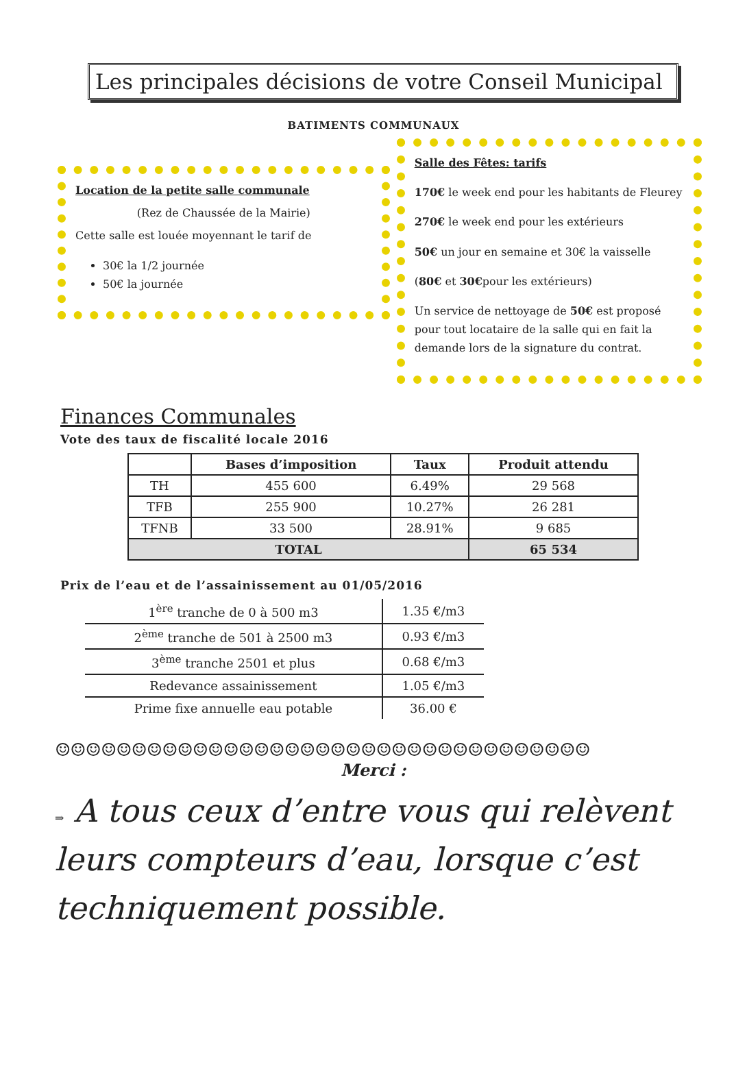Les principales décisions de votre Conseil Municipal
BATIMENTS COMMUNAUX
Location de la petite salle communale
(Rez de Chaussée de la Mairie)
Cette salle est louée moyennant le tarif de
30€ la 1/2 journée
50€ la journée
Salle des Fêtes: tarifs
170€ le week end pour les habitants de Fleurey
270€ le week end pour les extérieurs
50€ un jour en semaine et 30€ la vaisselle
(80€ et 30€pour les extérieurs)
Un service de nettoyage de 50€ est proposé pour tout locataire de la salle qui en fait la demande lors de la signature du contrat.
Finances Communales
Vote des taux de fiscalité locale 2016
| | Bases d’imposition | Taux | Produit attendu |
| --- | --- | --- | --- |
| TH | 455 600 | 6.49% | 29 568 |
| TFB | 255 900 | 10.27% | 26 281 |
| TFNB | 33 500 | 28.91% | 9 685 |
| TOTAL | | | 65 534 |
Prix de l’eau et de l’assainissement au 01/05/2016
| 1<sup>ère</sup> tranche de 0 à 500 m3 | 1.35 €/m3 |
| 2<sup>ème</sup> tranche de 501 à 2500 m3 | 0.93 €/m3 |
| 3<sup>ème</sup> tranche 2501 et plus | 0.68 €/m3 |
| Redevance assainissement | 1.05 €/m3 |
| Prime fixe annuelle eau potable | 36.00 € |
☺☺☺☺☺☺☺☺☺☺☺☺☺☺☺☺☺☺☺☺☺☺☺☺☺☺☺☺☺☺☺☺☺☺☺
Merci :
⇒ A tous ceux d’entre vous qui relèvent leurs compteurs d’eau, lorsque c’est techniquement possible.